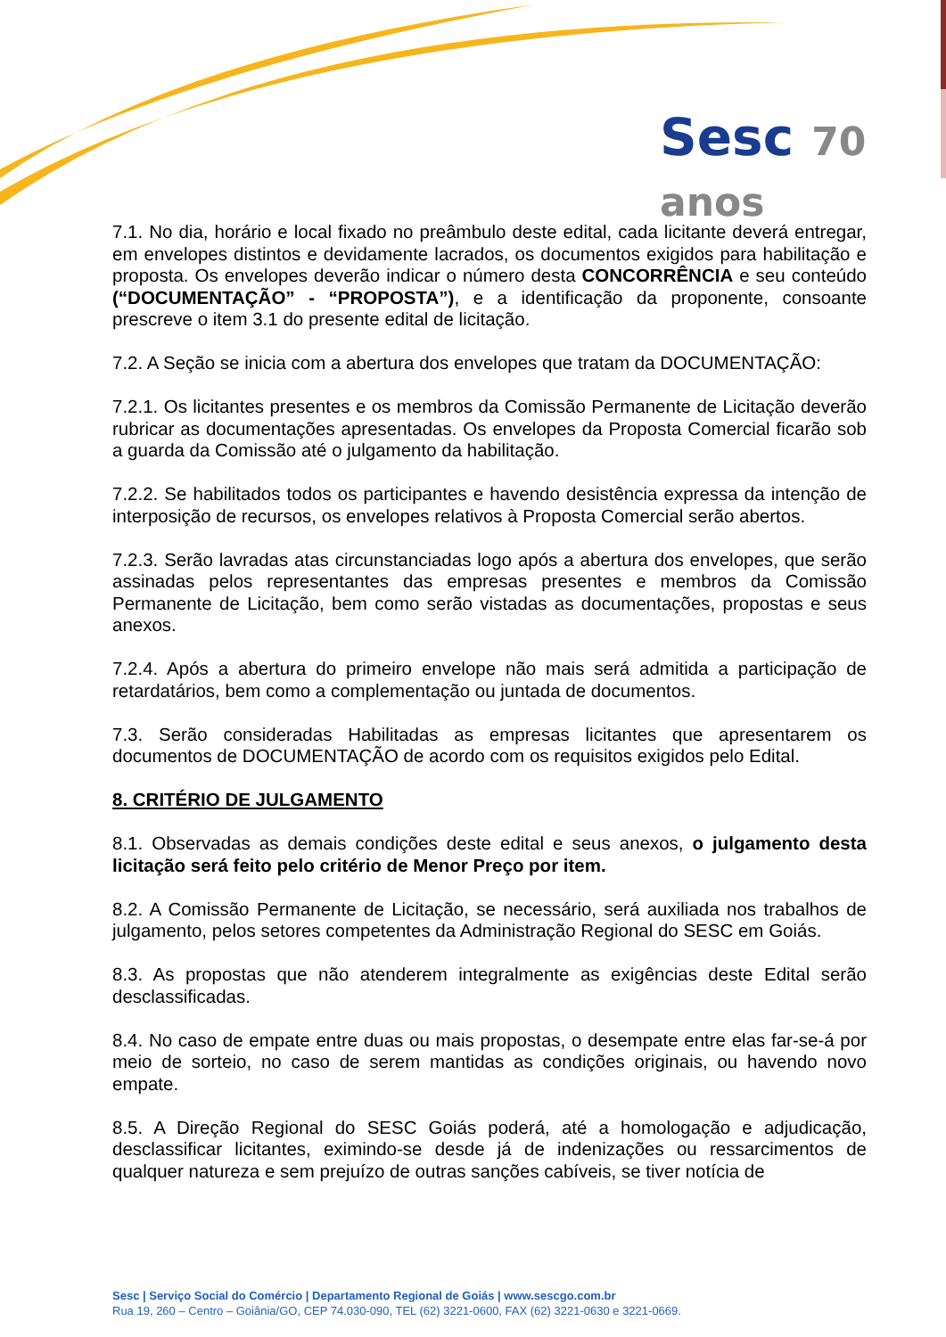Sesc 70 anos
7.1. No dia, horário e local fixado no preâmbulo deste edital, cada licitante deverá entregar, em envelopes distintos e devidamente lacrados, os documentos exigidos para habilitação e proposta. Os envelopes deverão indicar o número desta CONCORRÊNCIA e seu conteúdo (“DOCUMENTAÇÃO” - “PROPOSTA”), e a identificação da proponente, consoante prescreve o item 3.1 do presente edital de licitação.
7.2. A Seção se inicia com a abertura dos envelopes que tratam da DOCUMENTAÇÃO:
7.2.1. Os licitantes presentes e os membros da Comissão Permanente de Licitação deverão rubricar as documentações apresentadas. Os envelopes da Proposta Comercial ficarão sob a guarda da Comissão até o julgamento da habilitação.
7.2.2. Se habilitados todos os participantes e havendo desistência expressa da intenção de interposição de recursos, os envelopes relativos à Proposta Comercial serão abertos.
7.2.3. Serão lavradas atas circunstanciadas logo após a abertura dos envelopes, que serão assinadas pelos representantes das empresas presentes e membros da Comissão Permanente de Licitação, bem como serão vistadas as documentações, propostas e seus anexos.
7.2.4. Após a abertura do primeiro envelope não mais será admitida a participação de retardatários, bem como a complementação ou juntada de documentos.
7.3. Serão consideradas Habilitadas as empresas licitantes que apresentarem os documentos de DOCUMENTAÇÃO de acordo com os requisitos exigidos pelo Edital.
8. CRITÉRIO DE JULGAMENTO
8.1. Observadas as demais condições deste edital e seus anexos, o julgamento desta licitação será feito pelo critério de Menor Preço por item.
8.2. A Comissão Permanente de Licitação, se necessário, será auxiliada nos trabalhos de julgamento, pelos setores competentes da Administração Regional do SESC em Goiás.
8.3. As propostas que não atenderem integralmente as exigências deste Edital serão desclassificadas.
8.4. No caso de empate entre duas ou mais propostas, o desempate entre elas far-se-á por meio de sorteio, no caso de serem mantidas as condições originais, ou havendo novo empate.
8.5. A Direção Regional do SESC Goiás poderá, até a homologação e adjudicação, desclassificar licitantes, eximindo-se desde já de indenizações ou ressarcimentos de qualquer natureza e sem prejuízo de outras sanções cabíveis, se tiver notícia de
Sesc | Serviço Social do Comércio | Departamento Regional de Goiás | www.sescgo.com.br
Rua 19, 260 – Centro – Goiânia/GO, CEP 74.030-090, TEL (62) 3221-0600, FAX (62) 3221-0630 e 3221-0669.